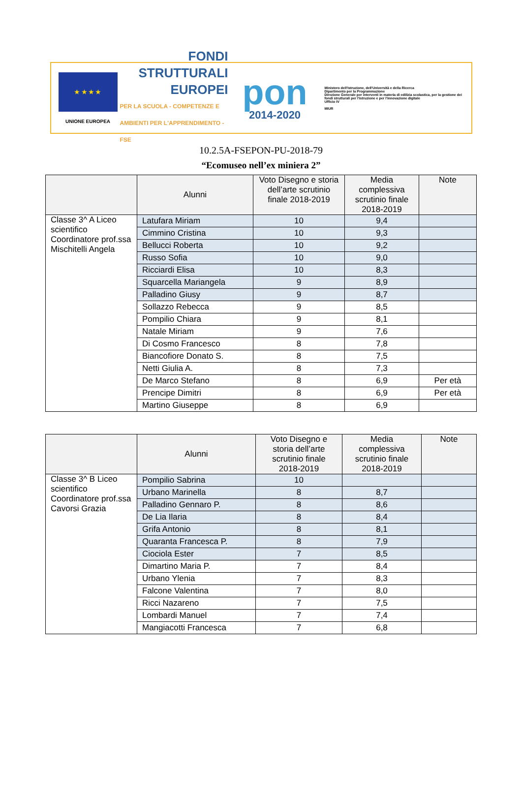★ ★ ★ ★
UNIONE EUROPEA
FONDI
STRUTTURALI
EUROPEI
PER LA SCUOLA - COMPETENZE E AMBIENTI PER L'APPRENDIMENTO - FSE
pon
2014-2020
Ministero dell'Istruzione, dell'Università e della Ricerca
Dipartimento per la Programmazione
Direzione Generale per interventi in materia di edilizia scolastica, per la gestione dei fondi strutturali per l'istruzione e per l'innovazione digitale
Ufficio IV
MIUR
10.2.5A-FSEPON-PU-2018-79
“Ecomuseo nell’ex miniera 2”
| | Alunni | Voto Disegno e storia dell’arte scrutinio finale 2018-2019 | Media complessiva scrutinio finale 2018-2019 | Note |
| --- | --- | --- | --- | --- |
| Classe 3^ A Liceo scientifico Coordinatore prof.ssa Mischitelli Angela | Latufara Miriam | 10 | 9,4 | |
| | Cimmino Cristina | 10 | 9,3 | |
| | Bellucci Roberta | 10 | 9,2 | |
| | Russo Sofia | 10 | 9,0 | |
| | Ricciardi Elisa | 10 | 8,3 | |
| | Squarcella Mariangela | 9 | 8,9 | |
| | Palladino Giusy | 9 | 8,7 | |
| | Sollazzo Rebecca | 9 | 8,5 | |
| | Pompilio Chiara | 9 | 8,1 | |
| | Natale Miriam | 9 | 7,6 | |
| | Di Cosmo Francesco | 8 | 7,8 | |
| | Biancofiore Donato S. | 8 | 7,5 | |
| | Netti Giulia A. | 8 | 7,3 | |
| | De Marco Stefano | 8 | 6,9 | Per età |
| | Prencipe Dimitri | 8 | 6,9 | Per età |
| | Martino Giuseppe | 8 | 6,9 | |
| | Alunni | Voto Disegno e storia dell’arte scrutinio finale 2018-2019 | Media complessiva scrutinio finale 2018-2019 | Note |
| --- | --- | --- | --- | --- |
| Classe 3^ B Liceo scientifico Coordinatore prof.ssa Cavorsi Grazia | Pompilio Sabrina | 10 | | |
| | Urbano Marinella | 8 | 8,7 | |
| | Palladino Gennaro P. | 8 | 8,6 | |
| | De Lia Ilaria | 8 | 8,4 | |
| | Grifa Antonio | 8 | 8,1 | |
| | Quaranta Francesca P. | 8 | 7,9 | |
| | Ciociola Ester | 7 | 8,5 | |
| | Dimartino Maria P. | 7 | 8,4 | |
| | Urbano Ylenia | 7 | 8,3 | |
| | Falcone Valentina | 7 | 8,0 | |
| | Ricci Nazareno | 7 | 7,5 | |
| | Lombardi Manuel | 7 | 7,4 | |
| | Mangiacotti Francesca | 7 | 6,8 | |